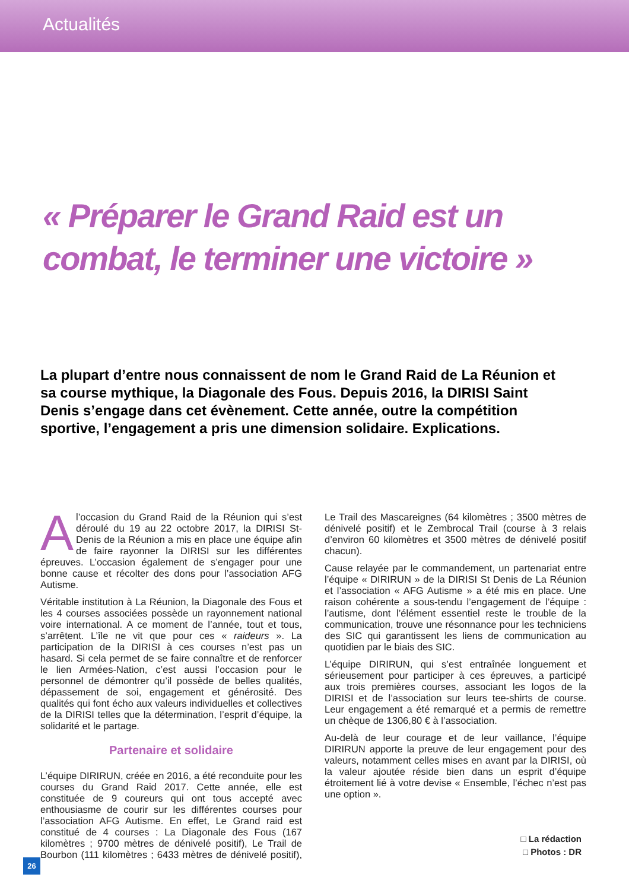Actualités
« Préparer le Grand Raid est un combat, le terminer une victoire »
La plupart d’entre nous connaissent de nom le Grand Raid de La Réunion et sa course mythique, la Diagonale des Fous. Depuis 2016, la DIRISI Saint Denis s’engage dans cet évènement. Cette année, outre la compétition sportive, l’engagement a pris une dimension solidaire. Explications.
A l’occasion du Grand Raid de la Réunion qui s’est déroulé du 19 au 22 octobre 2017, la DIRISI St-Denis de la Réunion a mis en place une équipe afin de faire rayonner la DIRISI sur les différentes épreuves. L’occasion également de s’engager pour une bonne cause et récolter des dons pour l’association AFG Autisme.
Véritable institution à La Réunion, la Diagonale des Fous et les 4 courses associées possède un rayonnement national voire international. A ce moment de l’année, tout et tous, s’arrêtent. L’île ne vit que pour ces « raideurs ». La participation de la DIRISI à ces courses n’est pas un hasard. Si cela permet de se faire connaître et de renforcer le lien Armées-Nation, c’est aussi l’occasion pour le personnel de démontrer qu’il possède de belles qualités, dépassement de soi, engagement et générosité. Des qualités qui font écho aux valeurs individuelles et collectives de la DIRISI telles que la détermination, l’esprit d’équipe, la solidarité et le partage.
Partenaire et solidaire
L’équipe DIRIRUN, créée en 2016, a été reconduite pour les courses du Grand Raid 2017. Cette année, elle est constituée de 9 coureurs qui ont tous accepté avec enthousiasme de courir sur les différentes courses pour l’association AFG Autisme. En effet, Le Grand raid est constitué de 4 courses : La Diagonale des Fous (167 kilomètres ; 9700 mètres de dénivelé positif), Le Trail de Bourbon (111 kilomètres ; 6433 mètres de dénivelé positif), Le Trail des Mascareignes (64 kilomètres ; 3500 mètres de dénivelé positif) et le Zembrocal Trail (course à 3 relais d’environ 60 kilomètres et 3500 mètres de dénivelé positif chacun).
Cause relayée par le commandement, un partenariat entre l’équipe « DIRIRUN » de la DIRISI St Denis de La Réunion et l’association « AFG Autisme » a été mis en place. Une raison cohérente a sous-tendu l’engagement de l’équipe : l’autisme, dont l’élément essentiel reste le trouble de la communication, trouve une résonnance pour les techniciens des SIC qui garantissent les liens de communication au quotidien par le biais des SIC.
L’équipe DIRIRUN, qui s’est entraînée longuement et sérieusement pour participer à ces épreuves, a participé aux trois premières courses, associant les logos de la DIRISI et de l’association sur leurs tee-shirts de course. Leur engagement a été remarqué et a permis de remettre un chèque de 1306,80 € à l’association.
Au-delà de leur courage et de leur vaillance, l’équipe DIRIRUN apporte la preuve de leur engagement pour des valeurs, notamment celles mises en avant par la DIRISI, où la valeur ajoutée réside bien dans un esprit d’équipe étroitement lié à votre devise « Ensemble, l’échec n’est pas une option ».
□ La rédaction
□ Photos : DR
26